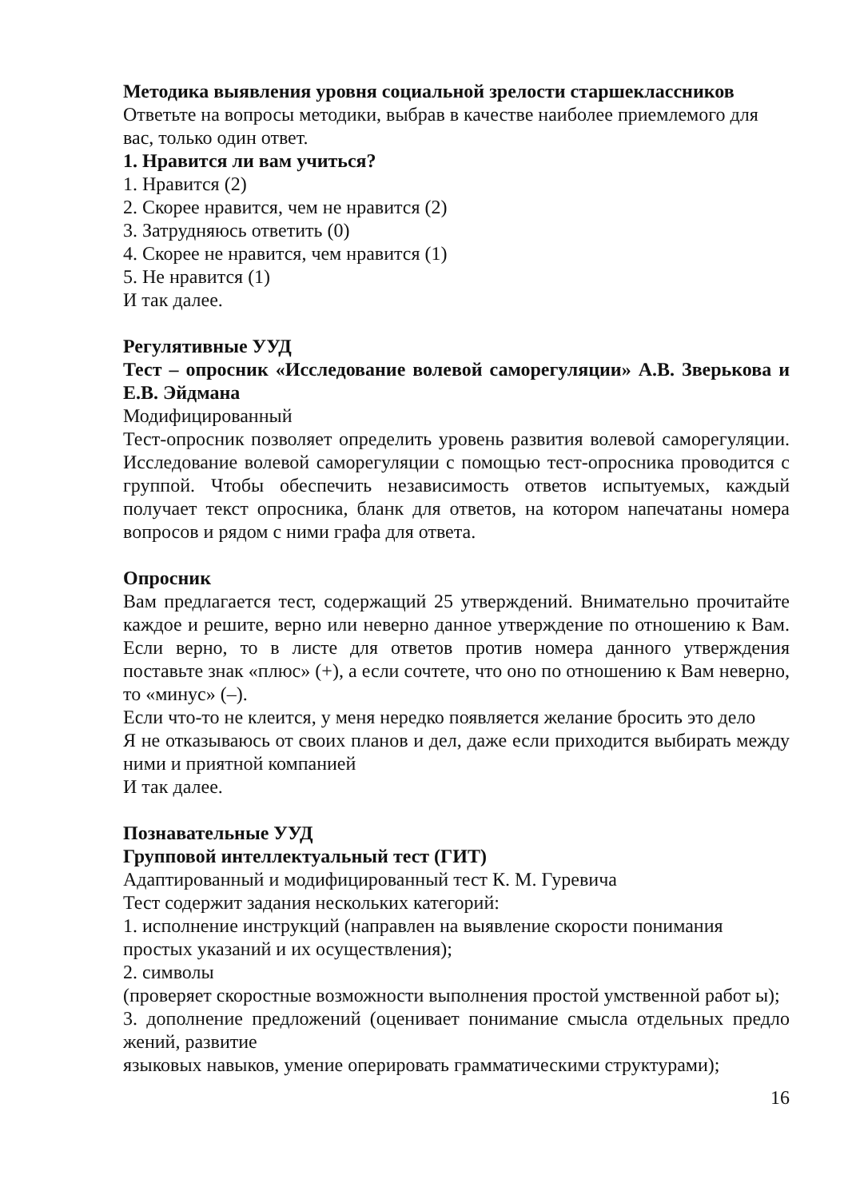Методика выявления уровня социальной зрелости старшеклассников
Ответьте на вопросы методики, выбрав в качестве наиболее приемлемого для вас, только один ответ.
1. Нравится ли вам учиться?
1. Нравится (2)
2. Скорее нравится, чем не нравится (2)
3. Затрудняюсь ответить (0)
4. Скорее не нравится, чем нравится (1)
5. Не нравится (1)
И так далее.
Регулятивные УУД
Тест – опросник «Исследование волевой саморегуляции» А.В. Зверькова и Е.В. Эйдмана
Модифицированный
Тест-опросник позволяет определить уровень развития волевой саморегуляции. Исследование волевой саморегуляции с помощью тест-опросника проводится с группой. Чтобы обеспечить независимость ответов испытуемых, каждый получает текст опросника, бланк для ответов, на котором напечатаны номера вопросов и рядом с ними графа для ответа.
Опросник
Вам предлагается тест, содержащий 25 утверждений. Внимательно прочитайте каждое и решите, верно или неверно данное утверждение по отношению к Вам. Если верно, то в листе для ответов против номера данного утверждения поставьте знак «плюс» (+), а если сочтете, что оно по отношению к Вам неверно, то «минус» (–).
Если что-то не клеится, у меня нередко появляется желание бросить это дело
Я не отказываюсь от своих планов и дел, даже если приходится выбирать между ними и приятной компанией
И так далее.
Познавательные УУД
Групповой интеллектуальный тест (ГИТ)
Адаптированный и модифицированный тест К. М. Гуревича
Тест содержит задания нескольких категорий:
1. исполнение инструкций (направлен на выявление скорости понимания простых указаний и их осуществления);
2. символы
(проверяет скоростные возможности выполнения простой умственной работ ы);
3. дополнение предложений (оценивает понимание смысла отдельных предло жений, развитие
языковых навыков, умение оперировать грамматическими структурами);
16